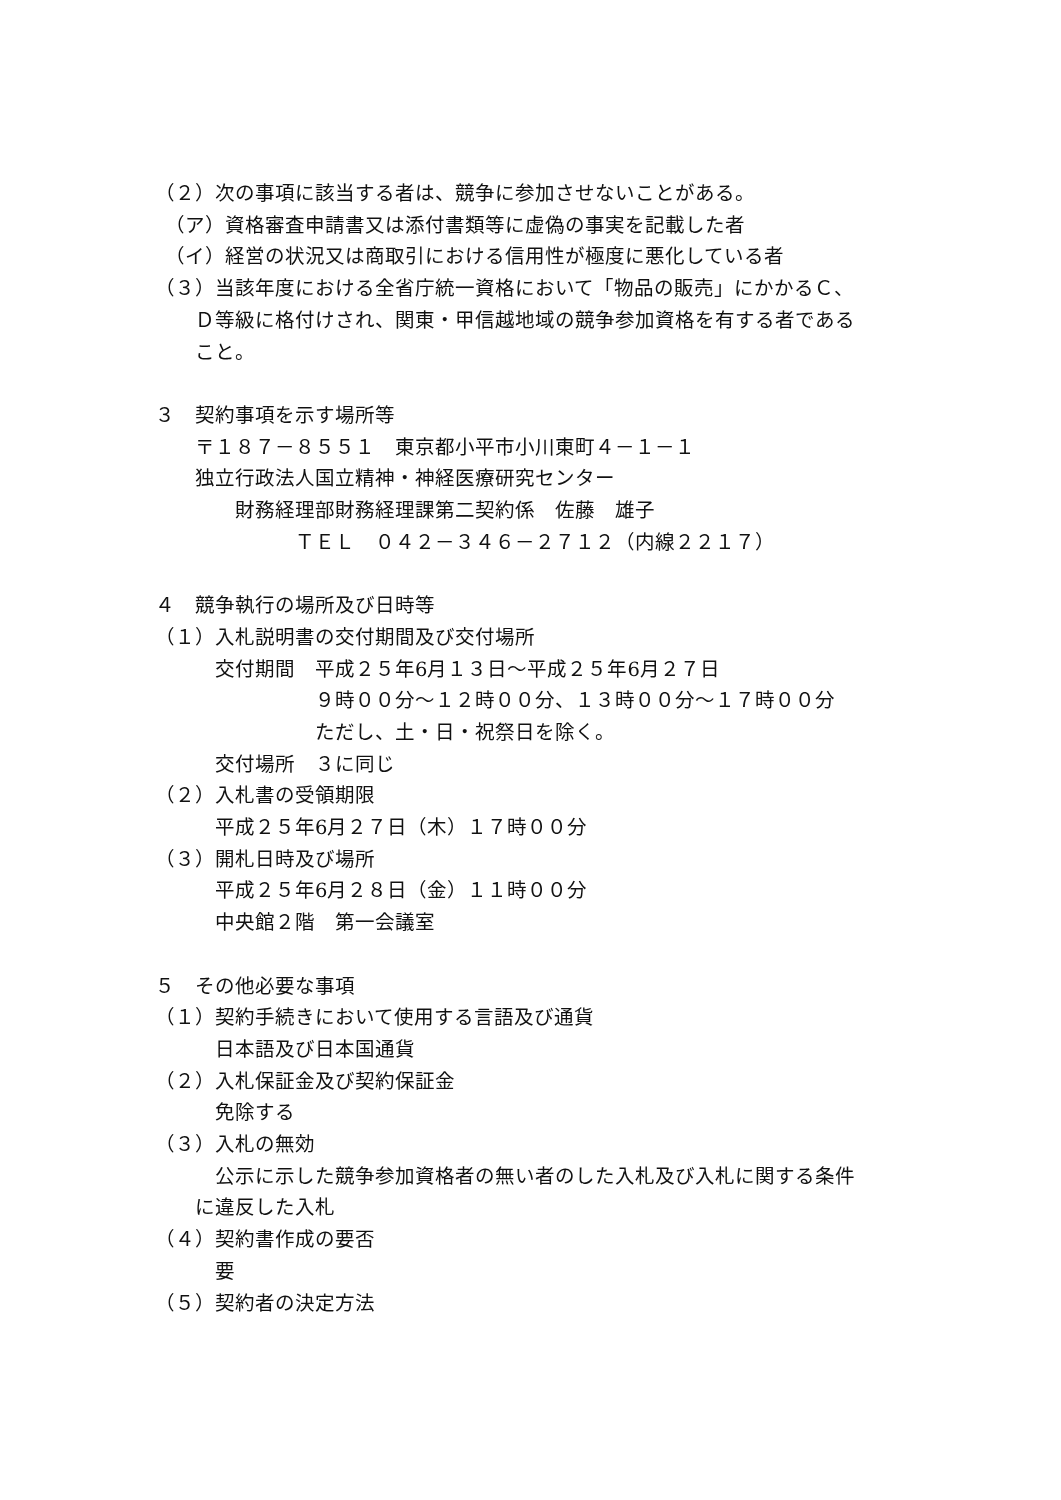（２）次の事項に該当する者は、競争に参加させないことがある。
　（ア）資格審査申請書又は添付書類等に虚偽の事実を記載した者
　（イ）経営の状況又は商取引における信用性が極度に悪化している者
（３）当該年度における全省庁統一資格において「物品の販売」にかかるＣ、
　　Ｄ等級に格付けされ、関東・甲信越地域の競争参加資格を有する者である
　　こと。
３　契約事項を示す場所等
　　〒１８７－８５５１　東京都小平市小川東町４－１－１
　　独立行政法人国立精神・神経医療研究センター
　　　　財務経理部財務経理課第二契約係　佐藤　雄子
　　　　　　　ＴＥＬ　０４２－３４６－２７１２（内線２２１７）
４　競争執行の場所及び日時等
（１）入札説明書の交付期間及び交付場所
　　　交付期間　平成２５年6月１３日～平成２５年6月２７日
　　　　　　　　９時００分～１２時００分、１３時００分～１７時００分
　　　　　　　　ただし、土・日・祝祭日を除く。
　　　交付場所　３に同じ
（２）入札書の受領期限
　　　平成２５年6月２７日（木）１７時００分
（３）開札日時及び場所
　　　平成２５年6月２８日（金）１１時００分
　　　中央館２階　第一会議室
５　その他必要な事項
（１）契約手続きにおいて使用する言語及び通貨
　　　日本語及び日本国通貨
（２）入札保証金及び契約保証金
　　　免除する
（３）入札の無効
　　　公示に示した競争参加資格者の無い者のした入札及び入札に関する条件
　　に違反した入札
（４）契約書作成の要否
　　　要
（５）契約者の決定方法